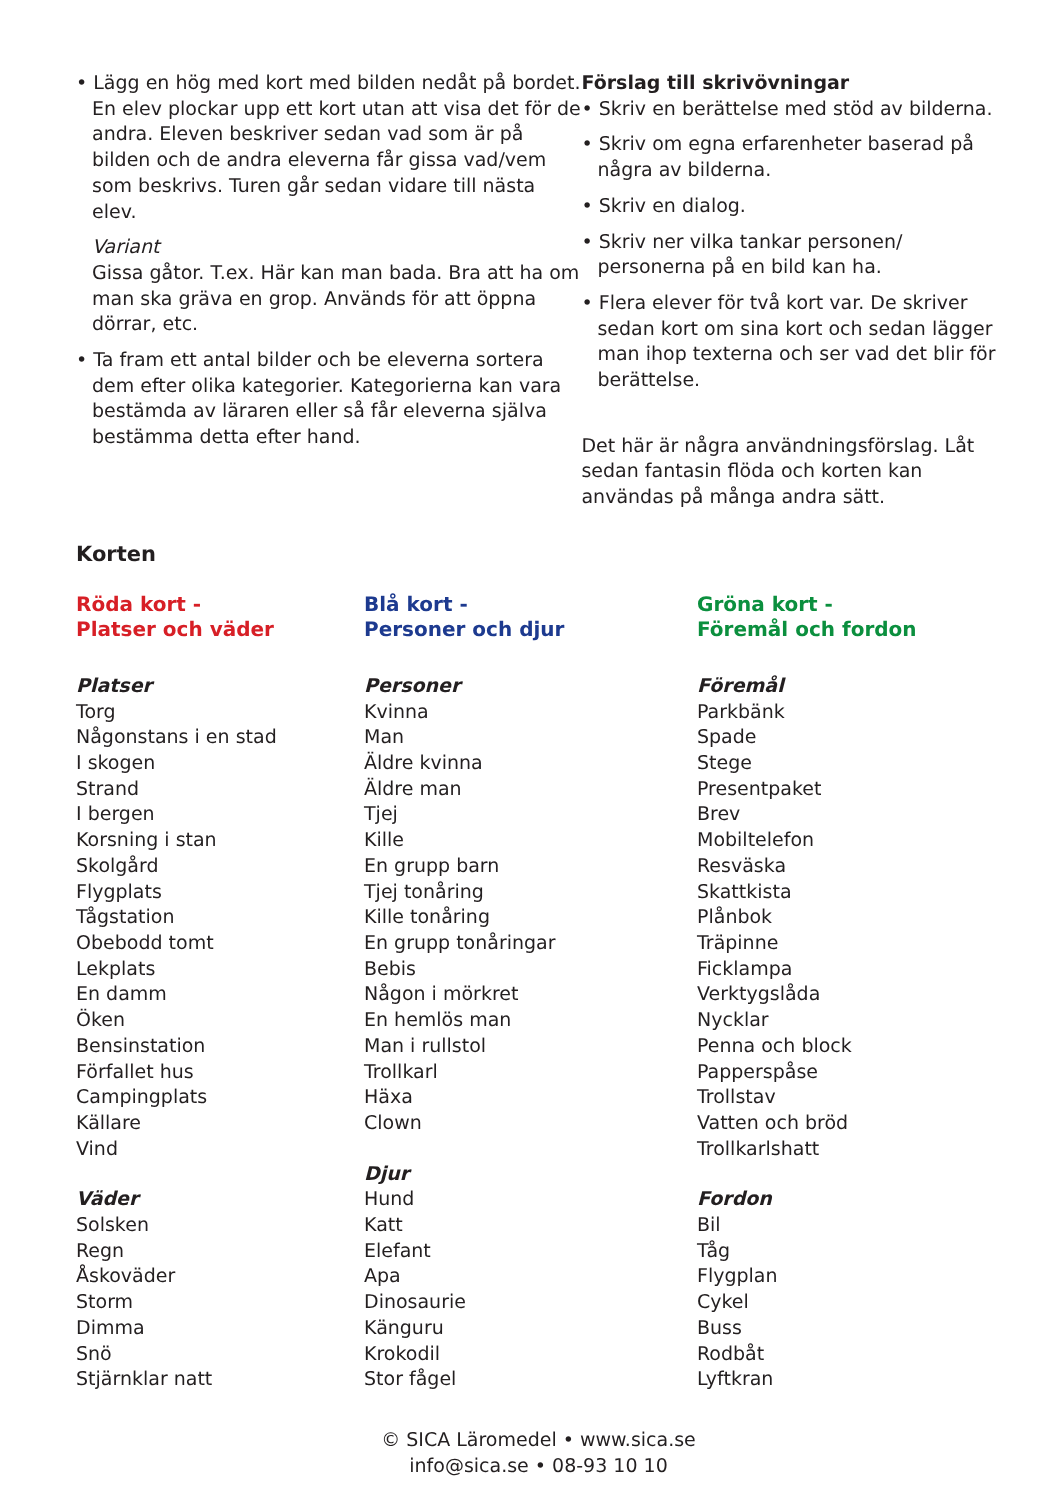• Lägg en hög med kort med bilden nedåt på bordet. En elev plockar upp ett kort utan att visa det för de andra. Eleven beskriver sedan vad som är på bilden och de andra eleverna får gissa vad/vem som beskrivs. Turen går sedan vidare till nästa elev.
Variant
Gissa gåtor. T.ex. Här kan man bada. Bra att ha om man ska gräva en grop. Används för att öppna dörrar, etc.
• Ta fram ett antal bilder och be eleverna sortera dem efter olika kategorier. Kategorierna kan vara bestämda av läraren eller så får eleverna själva bestämma detta efter hand.
Förslag till skrivövningar
• Skriv en berättelse med stöd av bilderna.
• Skriv om egna erfarenheter baserad på några av bilderna.
• Skriv en dialog.
• Skriv ner vilka tankar personen/ personerna på en bild kan ha.
• Flera elever för två kort var. De skriver sedan kort om sina kort och sedan lägger man ihop texterna och ser vad det blir för berättelse.
Det här är några användningsförslag. Låt sedan fantasin flöda och korten kan användas på många andra sätt.
Korten
Röda kort -
Platser och väder
Platser
Torg
Någonstans i en stad
I skogen
Strand
I bergen
Korsning i stan
Skolgård
Flygplats
Tågstation
Obebodd tomt
Lekplats
En damm
Öken
Bensinstation
Förfallet hus
Campingplats
Källare
Vind
Väder
Solsken
Regn
Åskoväder
Storm
Dimma
Snö
Stjärnklar natt
Blå kort -
Personer och djur
Personer
Kvinna
Man
Äldre kvinna
Äldre man
Tjej
Kille
En grupp barn
Tjej tonåring
Kille tonåring
En grupp tonåringar
Bebis
Någon i mörkret
En hemlös man
Man i rullstol
Trollkarl
Häxa
Clown
Djur
Hund
Katt
Elefant
Apa
Dinosaurie
Känguru
Krokodil
Stor fågel
Gröna kort -
Föremål och fordon
Föremål
Parkbänk
Spade
Stege
Presentpaket
Brev
Mobiltelefon
Resväska
Skattkista
Plånbok
Träpinne
Ficklampa
Verktygslåda
Nycklar
Penna och block
Papperspåse
Trollstav
Vatten och bröd
Trollkarlshatt
Fordon
Bil
Tåg
Flygplan
Cykel
Buss
Rodbåt
Lyftkran
© SICA Läromedel • www.sica.se
info@sica.se • 08-93 10 10